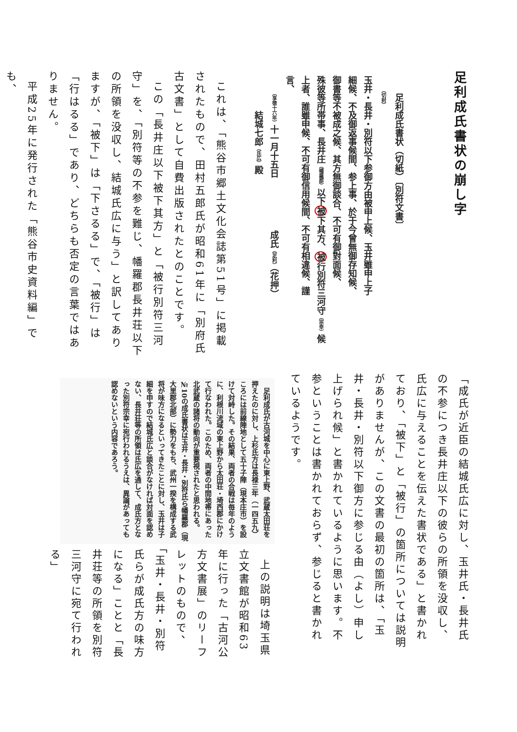足利成氏書状の崩し字
　　足利成氏書状（切紙）〔別符文書〕
　　　（切封）
玉井・長井・別符以下参御方由被申上候、玉井雖申上子
細候、不及御返事候間、参上事、於于今曾無御存知候、
御書等不被成之候、其方無御談合、不可有御對面候、
殊彼等所帯事、長井庄（幡羅郡）以下被下其方、被行別符三河守（宗幸）候
上者、誰雖申候、不可有御信用候間、不可有相違候、謹
言、
　　（享徳十六年）十一月十五日　　　　　　成氏（足利）（花押）
　　　　結城七郎（氏広）殿
これは、「熊谷市郷土文化会誌第51号」に掲載されたもので、田村五郎氏が昭和61年に「別府氏古文書」として自費出版されたとのことです。
この「長井庄以下被下其方」と「被行別符三河守」を、「別符等の不参を難じ、幡羅郡長井荘以下の所領を没収し、結城氏広に与う」と訳してありますが、「被下」は「下さるる」で、「被行」は「行はるる」であり、どちらも否定の言葉ではありません。
平成25年に発行された「熊谷市史資料編」でも、
「成氏が近臣の結城氏広に対し、玉井氏・長井氏の不参につき長井庄以下の彼らの所領を没収し、氏広に与えることを伝えた書状である」と書かれており、「被下」と「被行」の箇所については説明がありませんが、この文書の最初の箇所は、「玉井・長井・別符以下御方に参じる由（よし）申し上げられ候」と書かれているように思います。不参ということは書かれておらず、参じると書かれているようです。
上の説明は埼玉県立文書館が昭和63年に行った「古河公方文書展」のリーフレットのもので、「玉井・長井・別符氏らが成氏方の味方になる」ことと「長井荘等の所領を別符三河守に宛て行われる」
足利成氏が古河城を中心に東上野、武蔵太田荘を押えたのに対し、上杉氏方は長禄三年（一四五九）ころには前線陣地として五十子陣（現本庄市）を設けて対峙した。その結果、両者の合戦は毎年のように、利根川流域の東上野から太田荘・埼西郡にかけて行なわれた。このため、両者の中間地帯にあった北武蔵の諸将の動向が重要視されたと思われる。№10の成氏書状は玉井・長井・別符氏ら幡羅郡（現大里郡北部）に勢力をもち、武州一揆を構成する武将が味方になるといってきたことに対し、玉井は子細を申すので結城氏広と談合がなければ対面を認めない、長井荘等の所領は氏広を通して、成氏方となった別符宗幸に宛行われるうえは、異論があっても認めないという内容であろう。